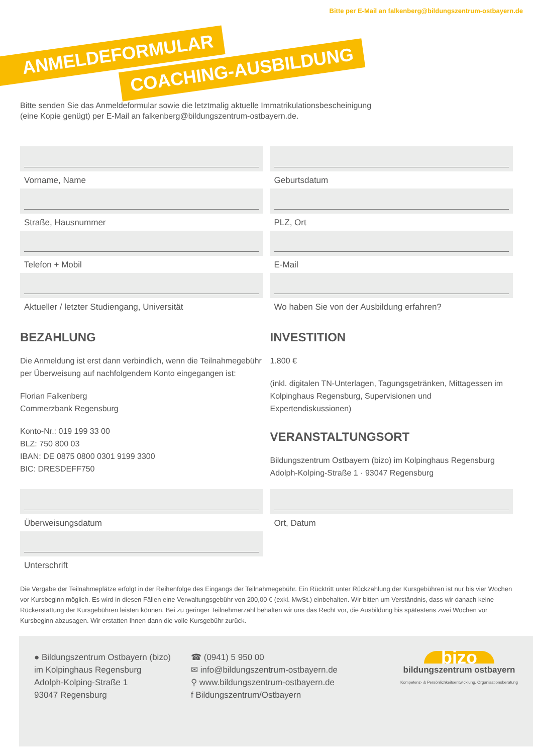Bitte per E-Mail an falkenberg@bildungszentrum-ostbayern.de
ANMELDEFORMULAR
COACHING-AUSBILDUNG
Bitte senden Sie das Anmeldeformular sowie die letztmalig aktuelle Immatrikulationsbescheinigung
(eine Kopie genügt) per E-Mail an falkenberg@bildungszentrum-ostbayern.de.
Vorname, Name
Geburtsdatum
Straße, Hausnummer
PLZ, Ort
Telefon + Mobil
E-Mail
Aktueller / letzter Studiengang, Universität
Wo haben Sie von der Ausbildung erfahren?
BEZAHLUNG
Die Anmeldung ist erst dann verbindlich, wenn die Teilnahmegebühr per Überweisung auf nachfolgendem Konto eingegangen ist:
Florian Falkenberg
Commerzbank Regensburg
Konto-Nr.: 019 199 33 00
BLZ: 750 800 03
IBAN: DE 0875 0800 0301 9199 3300
BIC: DRESDEFF750
INVESTITION
1.800 €
(inkl. digitalen TN-Unterlagen, Tagungsgetränken, Mittagessen im Kolpinghaus Regensburg, Supervisionen und Expertendiskussionen)
VERANSTALTUNGSORT
Bildungszentrum Ostbayern (bizo) im Kolpinghaus Regensburg
Adolph-Kolping-Straße 1 · 93047 Regensburg
Überweisungsdatum
Ort, Datum
Unterschrift
Die Vergabe der Teilnahmeplätze erfolgt in der Reihenfolge des Eingangs der Teilnahmegebühr. Ein Rücktritt unter Rückzahlung der Kursgebühren ist nur bis vier Wochen vor Kursbeginn möglich. Es wird in diesen Fällen eine Verwaltungsgebühr von 200,00 € (exkl. MwSt.) einbehalten. Wir bitten um Verständnis, dass wir danach keine Rückerstattung der Kursgebühren leisten können. Bei zu geringer Teilnehmerzahl behalten wir uns das Recht vor, die Ausbildung bis spätestens zwei Wochen vor Kursbeginn abzusagen. Wir erstatten Ihnen dann die volle Kursgebühr zurück.
● Bildungszentrum Ostbayern (bizo)
im Kolpinghaus Regensburg
Adolph-Kolping-Straße 1
93047 Regensburg
☎ (0941) 5 950 00
✉ info@bildungszentrum-ostbayern.de
⚲ www.bildungszentrum-ostbayern.de
f Bildungszentrum/Ostbayern
bizo
bildungszentrum ostbayern
Kompetenz- & Persönlichkeitsentwicklung, Organisationsberatung